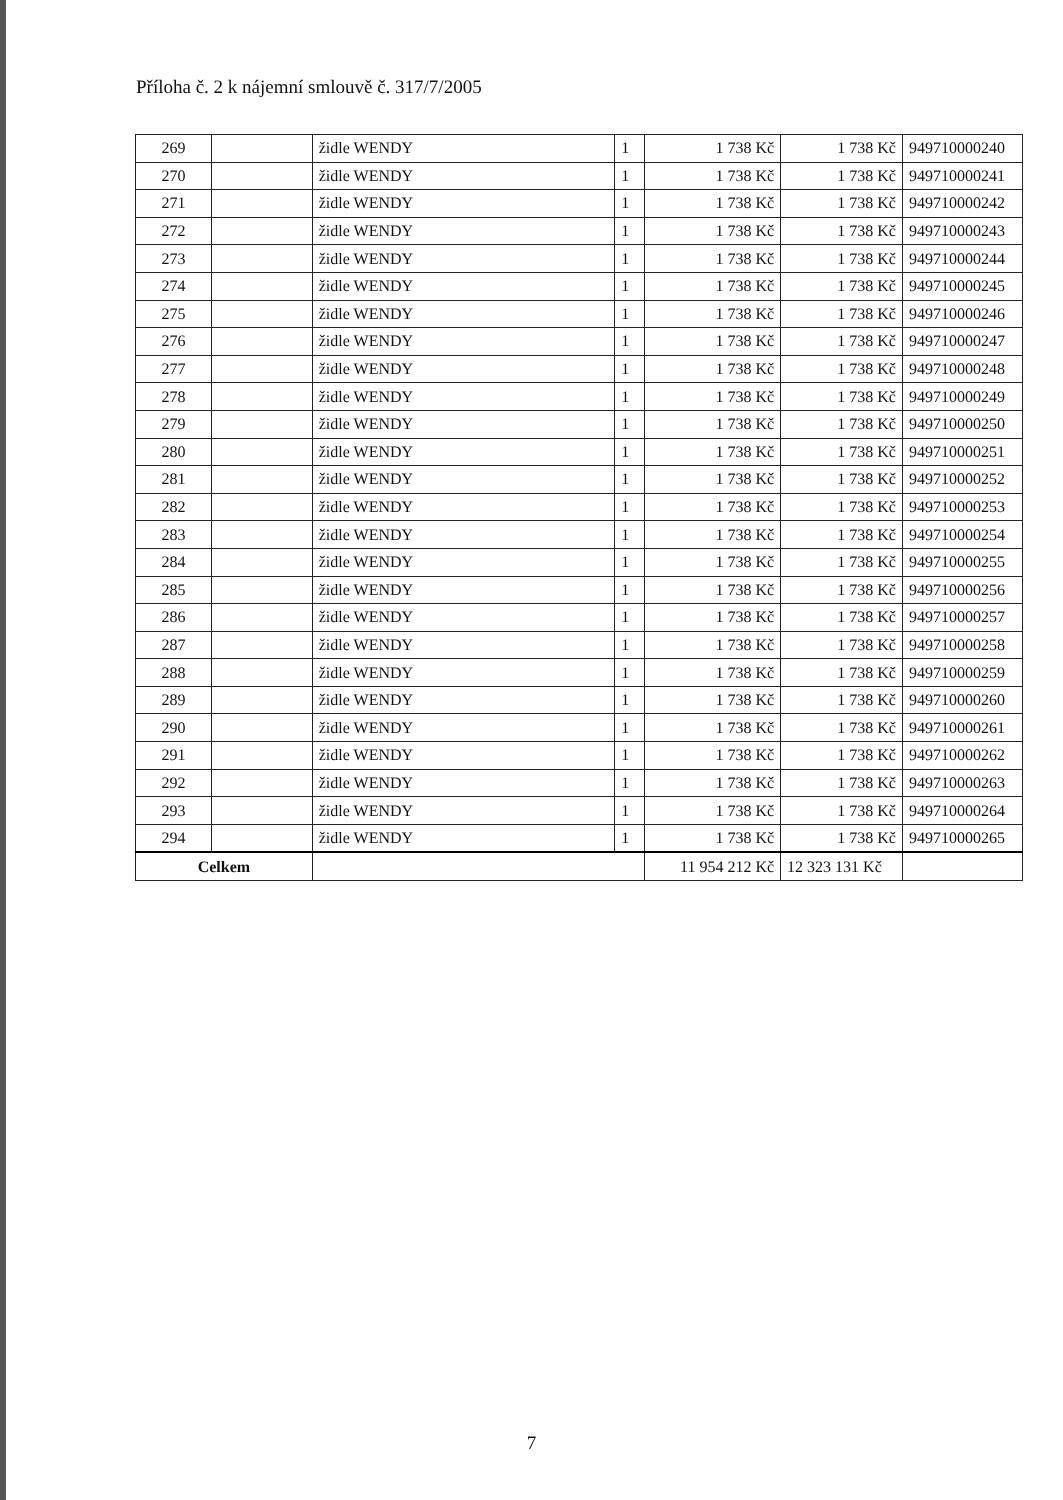Příloha č. 2 k nájemní smlouvě č. 317/7/2005
| 269 | | židle WENDY | 1 | 1 738 Kč | 1 738 Kč | 949710000240 |
| 270 | | židle WENDY | 1 | 1 738 Kč | 1 738 Kč | 949710000241 |
| 271 | | židle WENDY | 1 | 1 738 Kč | 1 738 Kč | 949710000242 |
| 272 | | židle WENDY | 1 | 1 738 Kč | 1 738 Kč | 949710000243 |
| 273 | | židle WENDY | 1 | 1 738 Kč | 1 738 Kč | 949710000244 |
| 274 | | židle WENDY | 1 | 1 738 Kč | 1 738 Kč | 949710000245 |
| 275 | | židle WENDY | 1 | 1 738 Kč | 1 738 Kč | 949710000246 |
| 276 | | židle WENDY | 1 | 1 738 Kč | 1 738 Kč | 949710000247 |
| 277 | | židle WENDY | 1 | 1 738 Kč | 1 738 Kč | 949710000248 |
| 278 | | židle WENDY | 1 | 1 738 Kč | 1 738 Kč | 949710000249 |
| 279 | | židle WENDY | 1 | 1 738 Kč | 1 738 Kč | 949710000250 |
| 280 | | židle WENDY | 1 | 1 738 Kč | 1 738 Kč | 949710000251 |
| 281 | | židle WENDY | 1 | 1 738 Kč | 1 738 Kč | 949710000252 |
| 282 | | židle WENDY | 1 | 1 738 Kč | 1 738 Kč | 949710000253 |
| 283 | | židle WENDY | 1 | 1 738 Kč | 1 738 Kč | 949710000254 |
| 284 | | židle WENDY | 1 | 1 738 Kč | 1 738 Kč | 949710000255 |
| 285 | | židle WENDY | 1 | 1 738 Kč | 1 738 Kč | 949710000256 |
| 286 | | židle WENDY | 1 | 1 738 Kč | 1 738 Kč | 949710000257 |
| 287 | | židle WENDY | 1 | 1 738 Kč | 1 738 Kč | 949710000258 |
| 288 | | židle WENDY | 1 | 1 738 Kč | 1 738 Kč | 949710000259 |
| 289 | | židle WENDY | 1 | 1 738 Kč | 1 738 Kč | 949710000260 |
| 290 | | židle WENDY | 1 | 1 738 Kč | 1 738 Kč | 949710000261 |
| 291 | | židle WENDY | 1 | 1 738 Kč | 1 738 Kč | 949710000262 |
| 292 | | židle WENDY | 1 | 1 738 Kč | 1 738 Kč | 949710000263 |
| 293 | | židle WENDY | 1 | 1 738 Kč | 1 738 Kč | 949710000264 |
| 294 | | židle WENDY | 1 | 1 738 Kč | 1 738 Kč | 949710000265 |
| Celkem | | | | 11 954 212 Kč | 12 323 131 Kč | |
7